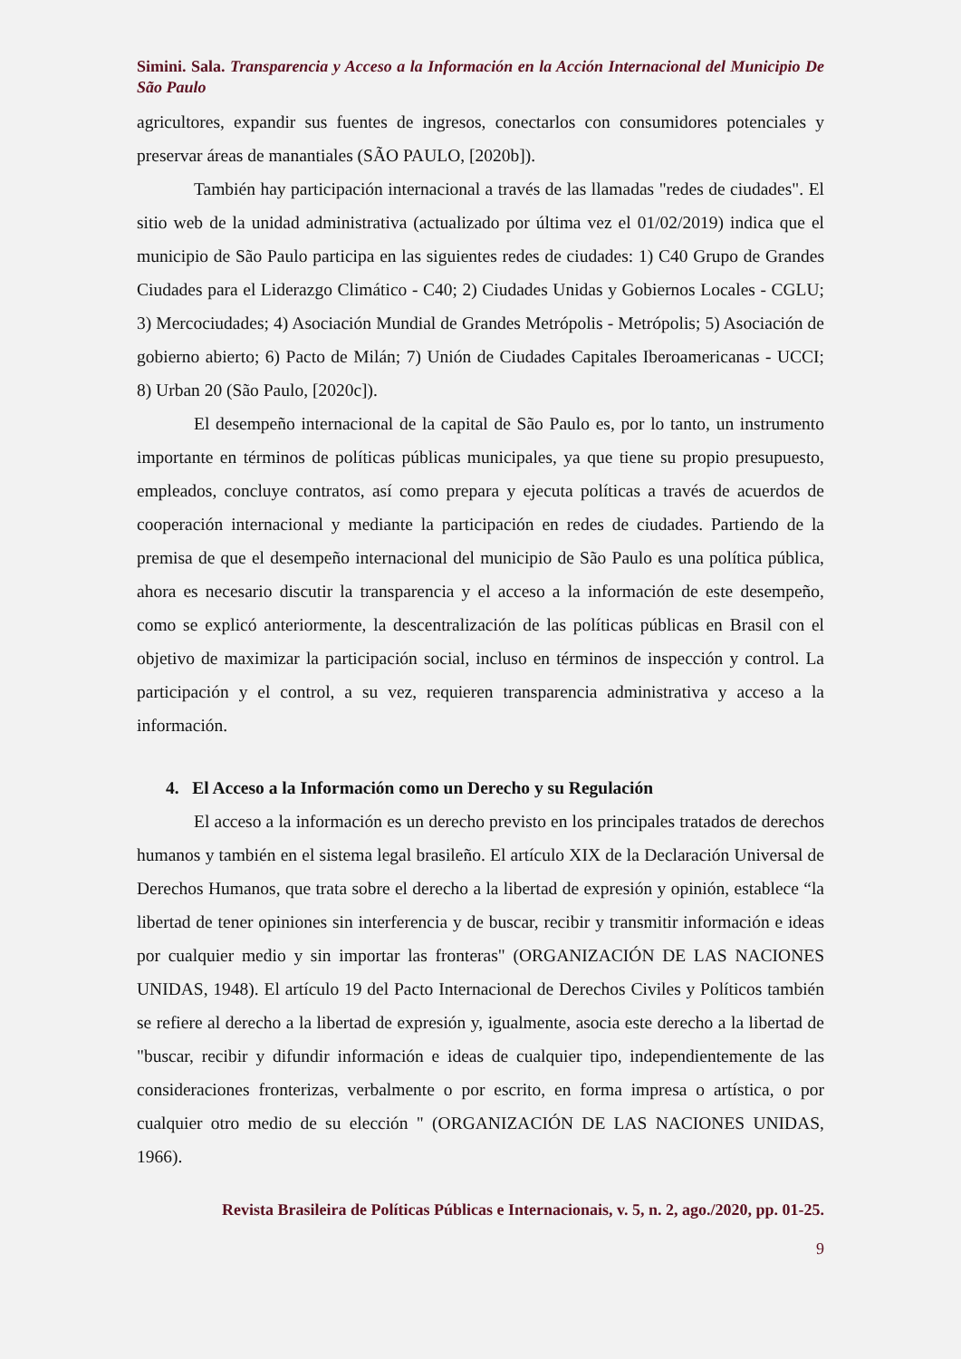Simini. Sala. Transparencia y Acceso a la Información en la Acción Internacional del Municipio De São Paulo
agricultores, expandir sus fuentes de ingresos, conectarlos con consumidores potenciales y preservar áreas de manantiales (SÃO PAULO, [2020b]).
También hay participación internacional a través de las llamadas "redes de ciudades". El sitio web de la unidad administrativa (actualizado por última vez el 01/02/2019) indica que el municipio de São Paulo participa en las siguientes redes de ciudades: 1) C40 Grupo de Grandes Ciudades para el Liderazgo Climático - C40; 2) Ciudades Unidas y Gobiernos Locales - CGLU; 3) Mercociudades; 4) Asociación Mundial de Grandes Metrópolis - Metrópolis; 5) Asociación de gobierno abierto; 6) Pacto de Milán; 7) Unión de Ciudades Capitales Iberoamericanas - UCCI; 8) Urban 20 (São Paulo, [2020c]).
El desempeño internacional de la capital de São Paulo es, por lo tanto, un instrumento importante en términos de políticas públicas municipales, ya que tiene su propio presupuesto, empleados, concluye contratos, así como prepara y ejecuta políticas a través de acuerdos de cooperación internacional y mediante la participación en redes de ciudades. Partiendo de la premisa de que el desempeño internacional del municipio de São Paulo es una política pública, ahora es necesario discutir la transparencia y el acceso a la información de este desempeño, como se explicó anteriormente, la descentralización de las políticas públicas en Brasil con el objetivo de maximizar la participación social, incluso en términos de inspección y control. La participación y el control, a su vez, requieren transparencia administrativa y acceso a la información.
4. El Acceso a la Información como un Derecho y su Regulación
El acceso a la información es un derecho previsto en los principales tratados de derechos humanos y también en el sistema legal brasileño. El artículo XIX de la Declaración Universal de Derechos Humanos, que trata sobre el derecho a la libertad de expresión y opinión, establece “la libertad de tener opiniones sin interferencia y de buscar, recibir y transmitir información e ideas por cualquier medio y sin importar las fronteras" (ORGANIZACIÓN DE LAS NACIONES UNIDAS, 1948). El artículo 19 del Pacto Internacional de Derechos Civiles y Políticos también se refiere al derecho a la libertad de expresión y, igualmente, asocia este derecho a la libertad de "buscar, recibir y difundir información e ideas de cualquier tipo, independientemente de las consideraciones fronterizas, verbalmente o por escrito, en forma impresa o artística, o por cualquier otro medio de su elección " (ORGANIZACIÓN DE LAS NACIONES UNIDAS, 1966).
Revista Brasileira de Políticas Públicas e Internacionais, v. 5, n. 2, ago./2020, pp. 01-25.
9